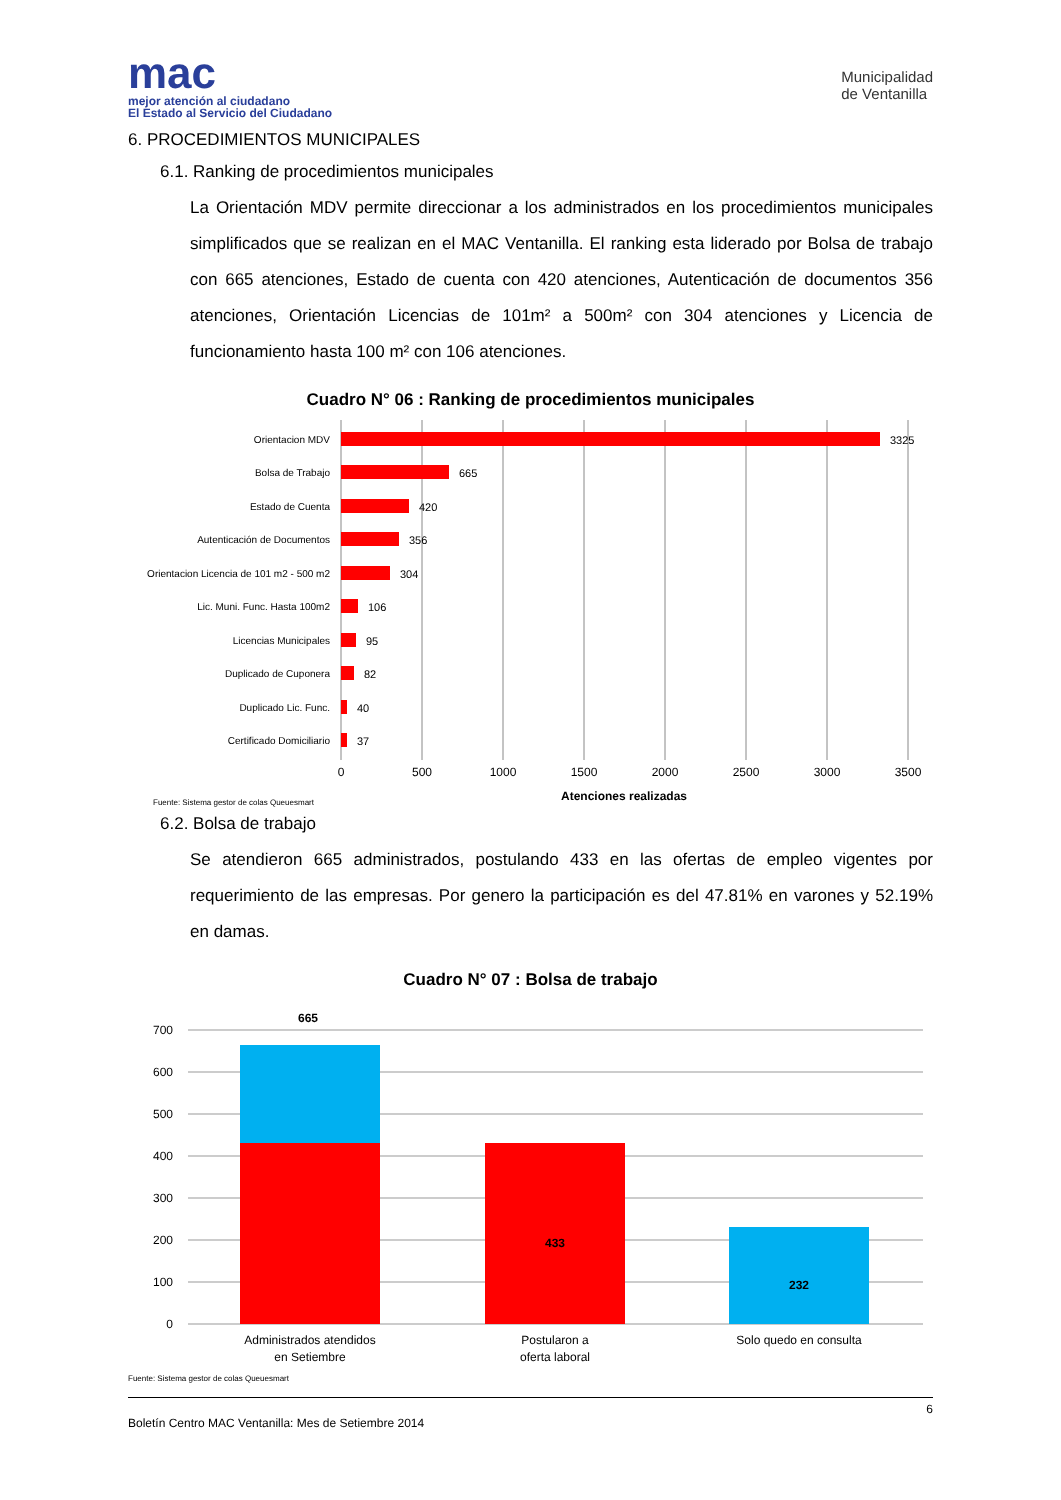mac
mejor atención al ciudadano
El Estado al Servicio del Ciudadano
Municipalidad
de Ventanilla
6. PROCEDIMIENTOS MUNICIPALES
6.1. Ranking de procedimientos municipales
La Orientación MDV permite direccionar a los administrados en los procedimientos municipales simplificados que se realizan en el MAC Ventanilla. El ranking esta liderado por Bolsa de trabajo con 665 atenciones, Estado de cuenta con 420 atenciones, Autenticación de documentos 356 atenciones, Orientación Licencias de 101m² a 500m² con 304 atenciones y Licencia de funcionamiento hasta 100 m² con 106 atenciones.
Cuadro N° 06 : Ranking de procedimientos municipales
Orientacion MDV
Bolsa de Trabajo
Estado de Cuenta
Autenticación de Documentos
Orientacion Licencia de 101 m2 - 500 m2
Lic. Muni. Func. Hasta 100m2
Licencias Municipales
Duplicado de Cuponera
Duplicado Lic. Func.
Certificado Domiciliario
3325
665
420
356
304
106
95
82
40
37
0
500
1000
1500
2000
2500
3000
3500
Atenciones realizadas
Fuente: Sistema gestor de colas Queuesmart
6.2. Bolsa de trabajo
Se atendieron 665 administrados, postulando 433 en las ofertas de empleo vigentes por requerimiento de las empresas. Por genero la participación es del 47.81% en varones y 52.19% en damas.
Cuadro N° 07 : Bolsa de trabajo
700
600
500
400
300
200
100
0
665
433
232
Administrados atendidos
en Setiembre
Postularon a
oferta laboral
Solo quedo en consulta
Fuente: Sistema gestor de colas Queuesmart
6
Boletín Centro MAC Ventanilla: Mes de Setiembre 2014